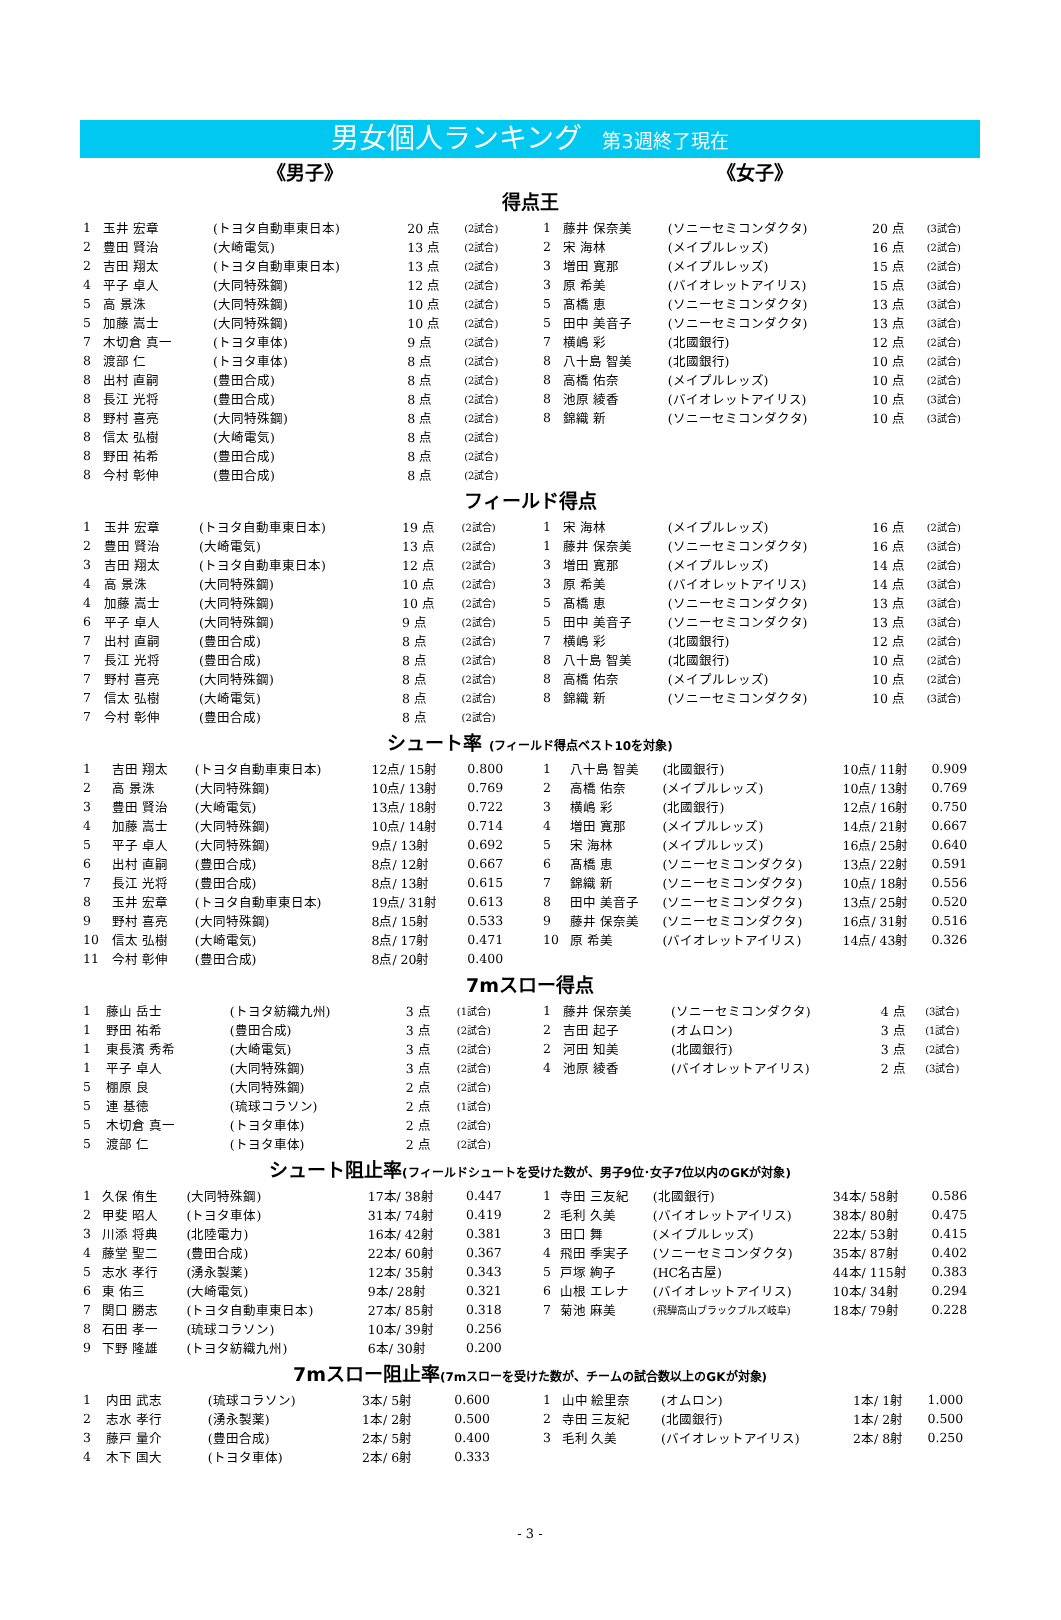男女個人ランキング 第3週終了現在
《男子》 《女子》
得点王
| 1 | 玉井 宏章 | (トヨタ自動車東日本) | 20 点 | (2試合) |
| 2 | 豊田 賢治 | (大崎電気) | 13 点 | (2試合) |
| 2 | 吉田 翔太 | (トヨタ自動車東日本) | 13 点 | (2試合) |
| 4 | 平子 卓人 | (大同特殊鋼) | 12 点 | (2試合) |
| 5 | 高 景洙 | (大同特殊鋼) | 10 点 | (2試合) |
| 5 | 加藤 嵩士 | (大同特殊鋼) | 10 点 | (2試合) |
| 7 | 木切倉 真一 | (トヨタ車体) | 9 点 | (2試合) |
| 8 | 渡部 仁 | (トヨタ車体) | 8 点 | (2試合) |
| 8 | 出村 直嗣 | (豊田合成) | 8 点 | (2試合) |
| 8 | 長江 光将 | (豊田合成) | 8 点 | (2試合) |
| 8 | 野村 喜亮 | (大同特殊鋼) | 8 点 | (2試合) |
| 8 | 信太 弘樹 | (大崎電気) | 8 点 | (2試合) |
| 8 | 野田 祐希 | (豊田合成) | 8 点 | (2試合) |
| 8 | 今村 彰伸 | (豊田合成) | 8 点 | (2試合) |
| 1 | 藤井 保奈美 | (ソニーセミコンダクタ) | 20 点 | (3試合) |
| 2 | 宋 海林 | (メイプルレッズ) | 16 点 | (2試合) |
| 3 | 増田 寛那 | (メイプルレッズ) | 15 点 | (2試合) |
| 3 | 原 希美 | (バイオレットアイリス) | 15 点 | (3試合) |
| 5 | 髙橋 恵 | (ソニーセミコンダクタ) | 13 点 | (3試合) |
| 5 | 田中 美音子 | (ソニーセミコンダクタ) | 13 点 | (3試合) |
| 7 | 横嶋 彩 | (北國銀行) | 12 点 | (2試合) |
| 8 | 八十島 智美 | (北國銀行) | 10 点 | (2試合) |
| 8 | 高橋 佑奈 | (メイプルレッズ) | 10 点 | (2試合) |
| 8 | 池原 綾香 | (バイオレットアイリス) | 10 点 | (3試合) |
| 8 | 錦織 新 | (ソニーセミコンダクタ) | 10 点 | (3試合) |
フィールド得点
| 1 | 玉井 宏章 | (トヨタ自動車東日本) | 19 点 | (2試合) |
| 2 | 豊田 賢治 | (大崎電気) | 13 点 | (2試合) |
| 3 | 吉田 翔太 | (トヨタ自動車東日本) | 12 点 | (2試合) |
| 4 | 高 景洙 | (大同特殊鋼) | 10 点 | (2試合) |
| 4 | 加藤 嵩士 | (大同特殊鋼) | 10 点 | (2試合) |
| 6 | 平子 卓人 | (大同特殊鋼) | 9 点 | (2試合) |
| 7 | 出村 直嗣 | (豊田合成) | 8 点 | (2試合) |
| 7 | 長江 光将 | (豊田合成) | 8 点 | (2試合) |
| 7 | 野村 喜亮 | (大同特殊鋼) | 8 点 | (2試合) |
| 7 | 信太 弘樹 | (大崎電気) | 8 点 | (2試合) |
| 7 | 今村 彰伸 | (豊田合成) | 8 点 | (2試合) |
| 1 | 宋 海林 | (メイプルレッズ) | 16 点 | (2試合) |
| 1 | 藤井 保奈美 | (ソニーセミコンダクタ) | 16 点 | (3試合) |
| 3 | 増田 寛那 | (メイプルレッズ) | 14 点 | (2試合) |
| 3 | 原 希美 | (バイオレットアイリス) | 14 点 | (3試合) |
| 5 | 髙橋 恵 | (ソニーセミコンダクタ) | 13 点 | (3試合) |
| 5 | 田中 美音子 | (ソニーセミコンダクタ) | 13 点 | (3試合) |
| 7 | 横嶋 彩 | (北國銀行) | 12 点 | (2試合) |
| 8 | 八十島 智美 | (北國銀行) | 10 点 | (2試合) |
| 8 | 高橋 佑奈 | (メイプルレッズ) | 10 点 | (2試合) |
| 8 | 錦織 新 | (ソニーセミコンダクタ) | 10 点 | (3試合) |
シュート率 (フィールド得点ベスト10を対象)
| 1 | 吉田 翔太 | (トヨタ自動車東日本) | 12点/ 15射 | 0.800 |
| 2 | 高 景洙 | (大同特殊鋼) | 10点/ 13射 | 0.769 |
| 3 | 豊田 賢治 | (大崎電気) | 13点/ 18射 | 0.722 |
| 4 | 加藤 嵩士 | (大同特殊鋼) | 10点/ 14射 | 0.714 |
| 5 | 平子 卓人 | (大同特殊鋼) | 9点/ 13射 | 0.692 |
| 6 | 出村 直嗣 | (豊田合成) | 8点/ 12射 | 0.667 |
| 7 | 長江 光将 | (豊田合成) | 8点/ 13射 | 0.615 |
| 8 | 玉井 宏章 | (トヨタ自動車東日本) | 19点/ 31射 | 0.613 |
| 9 | 野村 喜亮 | (大同特殊鋼) | 8点/ 15射 | 0.533 |
| 10 | 信太 弘樹 | (大崎電気) | 8点/ 17射 | 0.471 |
| 11 | 今村 彰伸 | (豊田合成) | 8点/ 20射 | 0.400 |
| 1 | 八十島 智美 | (北國銀行) | 10点/ 11射 | 0.909 |
| 2 | 高橋 佑奈 | (メイプルレッズ) | 10点/ 13射 | 0.769 |
| 3 | 横嶋 彩 | (北國銀行) | 12点/ 16射 | 0.750 |
| 4 | 増田 寛那 | (メイプルレッズ) | 14点/ 21射 | 0.667 |
| 5 | 宋 海林 | (メイプルレッズ) | 16点/ 25射 | 0.640 |
| 6 | 髙橋 恵 | (ソニーセミコンダクタ) | 13点/ 22射 | 0.591 |
| 7 | 錦織 新 | (ソニーセミコンダクタ) | 10点/ 18射 | 0.556 |
| 8 | 田中 美音子 | (ソニーセミコンダクタ) | 13点/ 25射 | 0.520 |
| 9 | 藤井 保奈美 | (ソニーセミコンダクタ) | 16点/ 31射 | 0.516 |
| 10 | 原 希美 | (バイオレットアイリス) | 14点/ 43射 | 0.326 |
7mスロー得点
| 1 | 藤山 岳士 | (トヨタ紡織九州) | 3 点 | (1試合) |
| 1 | 野田 祐希 | (豊田合成) | 3 点 | (2試合) |
| 1 | 東長濱 秀希 | (大崎電気) | 3 点 | (2試合) |
| 1 | 平子 卓人 | (大同特殊鋼) | 3 点 | (2試合) |
| 5 | 棚原 良 | (大同特殊鋼) | 2 点 | (2試合) |
| 5 | 連 基徳 | (琉球コラソン) | 2 点 | (1試合) |
| 5 | 木切倉 真一 | (トヨタ車体) | 2 点 | (2試合) |
| 5 | 渡部 仁 | (トヨタ車体) | 2 点 | (2試合) |
| 1 | 藤井 保奈美 | (ソニーセミコンダクタ) | 4 点 | (3試合) |
| 2 | 吉田 起子 | (オムロン) | 3 点 | (1試合) |
| 2 | 河田 知美 | (北國銀行) | 3 点 | (2試合) |
| 4 | 池原 綾香 | (バイオレットアイリス) | 2 点 | (3試合) |
シュート阻止率(フィールドシュートを受けた数が、男子9位･女子7位以内のGKが対象)
| 1 | 久保 侑生 | (大同特殊鋼) | 17本/ 38射 | 0.447 |
| 2 | 甲斐 昭人 | (トヨタ車体) | 31本/ 74射 | 0.419 |
| 3 | 川添 将典 | (北陸電力) | 16本/ 42射 | 0.381 |
| 4 | 藤堂 聖二 | (豊田合成) | 22本/ 60射 | 0.367 |
| 5 | 志水 孝行 | (湧永製薬) | 12本/ 35射 | 0.343 |
| 6 | 東 佑三 | (大崎電気) | 9本/ 28射 | 0.321 |
| 7 | 関口 勝志 | (トヨタ自動車東日本) | 27本/ 85射 | 0.318 |
| 8 | 石田 孝一 | (琉球コラソン) | 10本/ 39射 | 0.256 |
| 9 | 下野 隆雄 | (トヨタ紡織九州) | 6本/ 30射 | 0.200 |
| 1 | 寺田 三友紀 | (北國銀行) | 34本/ 58射 | 0.586 |
| 2 | 毛利 久美 | (バイオレットアイリス) | 38本/ 80射 | 0.475 |
| 3 | 田口 舞 | (メイプルレッズ) | 22本/ 53射 | 0.415 |
| 4 | 飛田 季実子 | (ソニーセミコンダクタ) | 35本/ 87射 | 0.402 |
| 5 | 戸塚 絢子 | (HC名古屋) | 44本/ 115射 | 0.383 |
| 6 | 山根 エレナ | (バイオレットアイリス) | 10本/ 34射 | 0.294 |
| 7 | 菊池 麻美 | (飛騨高山ブラックブルズ岐阜) | 18本/ 79射 | 0.228 |
7mスロー阻止率(7mスローを受けた数が、チームの試合数以上のGKが対象)
| 1 | 内田 武志 | (琉球コラソン) | 3本/ 5射 | 0.600 |
| 2 | 志水 孝行 | (湧永製薬) | 1本/ 2射 | 0.500 |
| 3 | 藤戸 量介 | (豊田合成) | 2本/ 5射 | 0.400 |
| 4 | 木下 国大 | (トヨタ車体) | 2本/ 6射 | 0.333 |
| 1 | 山中 絵里奈 | (オムロン) | 1本/ 1射 | 1.000 |
| 2 | 寺田 三友紀 | (北國銀行) | 1本/ 2射 | 0.500 |
| 3 | 毛利 久美 | (バイオレットアイリス) | 2本/ 8射 | 0.250 |
- 3 -